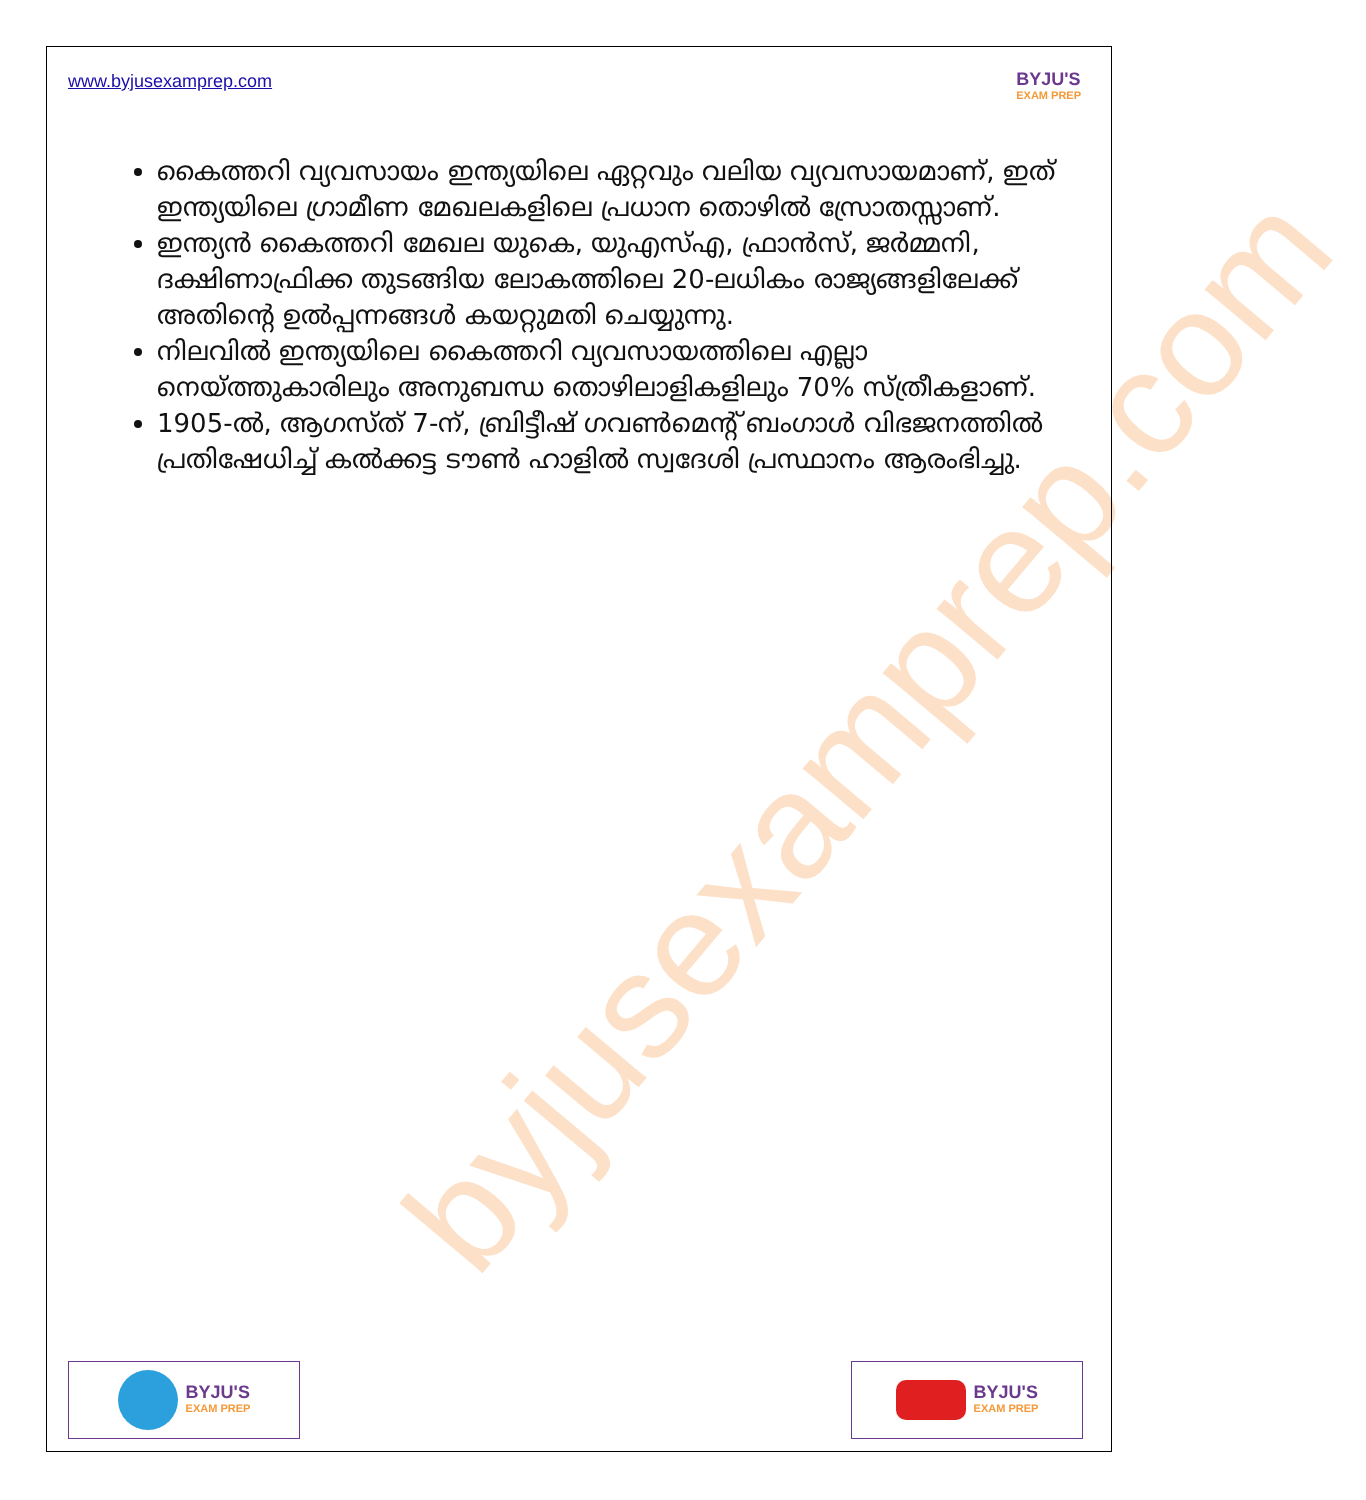byjusexamprep.com
www.byjusexamprep.com
BYJU'S
EXAM PREP
കൈത്തറി വ്യവസായം ഇന്ത്യയിലെ ഏറ്റവും വലിയ വ്യവസായമാണ്, ഇത് ഇന്ത്യയിലെ ഗ്രാമീണ മേഖലകളിലെ പ്രധാന തൊഴിൽ സ്രോതസ്സാണ്.
ഇന്ത്യൻ കൈത്തറി മേഖല യുകെ, യുഎസ്എ, ഫ്രാൻസ്, ജർമ്മനി, ദക്ഷിണാഫ്രിക്ക തുടങ്ങിയ ലോകത്തിലെ 20-ലധികം രാജ്യങ്ങളിലേക്ക് അതിന്റെ ഉൽപ്പന്നങ്ങൾ കയറ്റുമതി ചെയ്യുന്നു.
നിലവിൽ ഇന്ത്യയിലെ കൈത്തറി വ്യവസായത്തിലെ എല്ലാ നെയ്ത്തുകാരിലും അനുബന്ധ തൊഴിലാളികളിലും 70% സ്ത്രീകളാണ്.
1905-ൽ, ആഗസ്ത് 7-ന്, ബ്രിട്ടീഷ് ഗവൺമെന്റ് ബംഗാൾ വിഭജനത്തിൽ പ്രതിഷേധിച്ച് കൽക്കട്ട ടൗൺ ഹാളിൽ സ്വദേശി പ്രസ്ഥാനം ആരംഭിച്ചു.
BYJU'S
EXAM PREP
BYJU'S
EXAM PREP